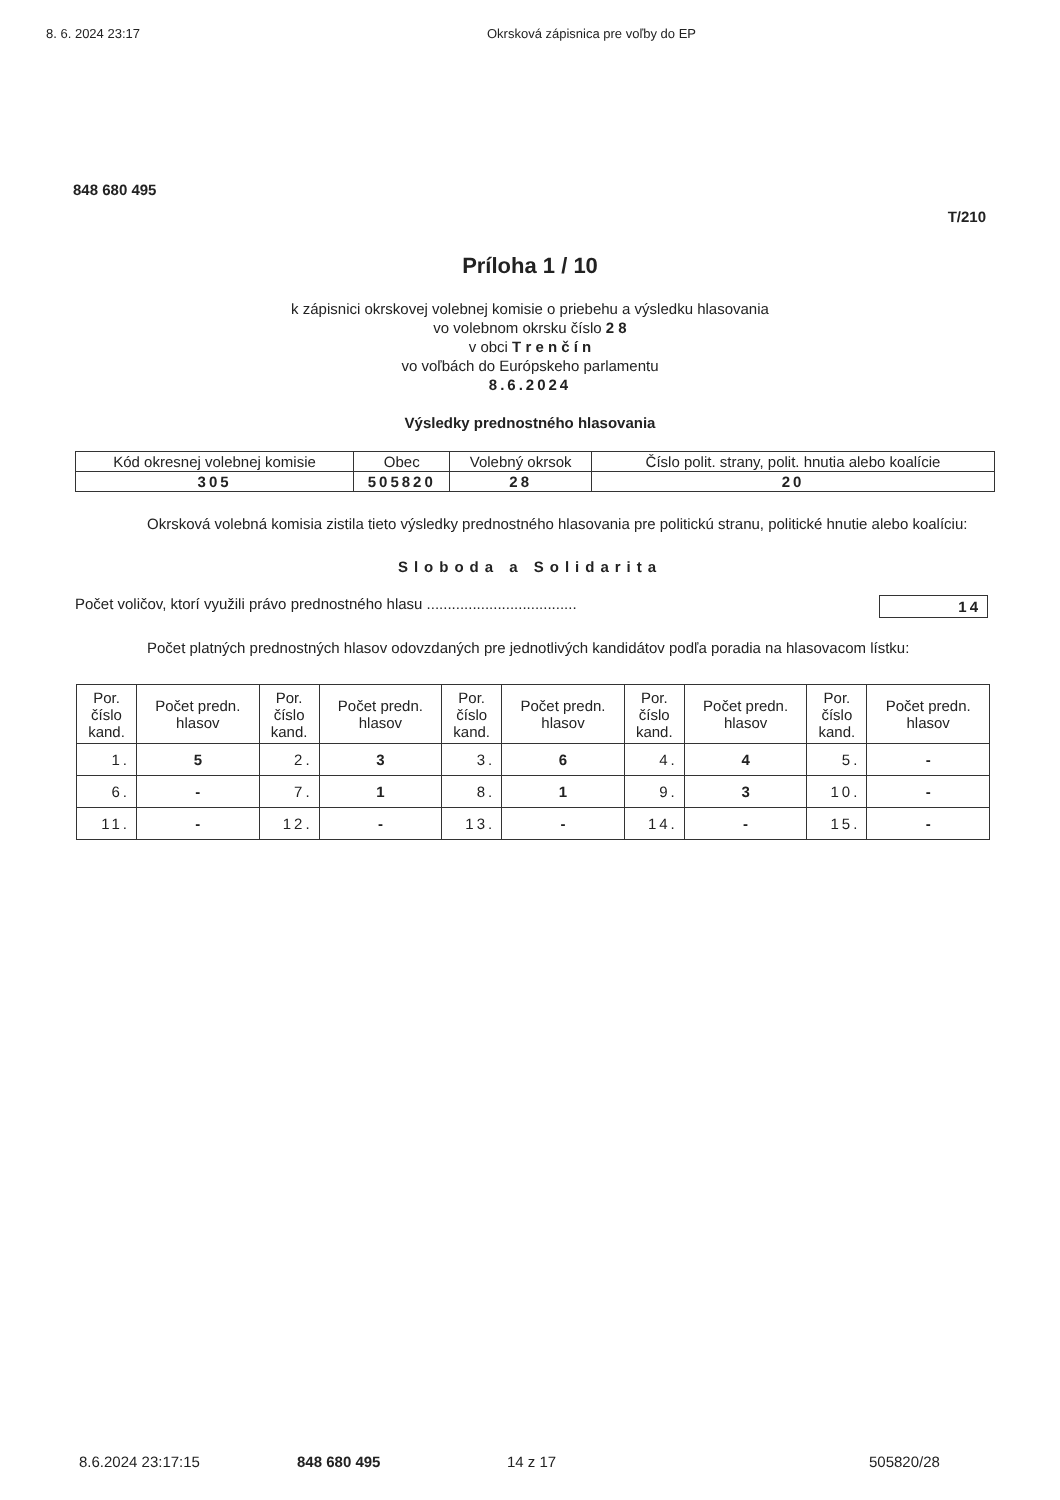8. 6. 2024 23:17 Okrsková zápisnica pre voľby do EP
848 680 495
T/210
Príloha 1 / 10
k zápisnici okrskovej volebnej komisie o priebehu a výsledku hlasovania
vo volebnom okrsku číslo 2 8
v obci T r e n č í n
vo voľbách do Európskeho parlamentu
8.6.2024
Výsledky prednostného hlasovania
| Kód okresnej volebnej komisie | Obec | Volebný okrsok | Číslo polit. strany, polit. hnutia alebo koalície |
| --- | --- | --- | --- |
| 305 | 505820 | 28 | 20 |
Okrsková volebná komisia zistila tieto výsledky prednostného hlasovania pre politickú stranu, politické hnutie alebo koalíciu:
Sloboda a Solidarita
Počet voličov, ktorí využili právo prednostného hlasu .................................... 14
Počet platných prednostných hlasov odovzdaných pre jednotlivých kandidátov podľa poradia na hlasovacom lístku:
| Por. číslo kand. | Počet predn. hlasov | Por. číslo kand. | Počet predn. hlasov | Por. číslo kand. | Počet predn. hlasov | Por. číslo kand. | Počet predn. hlasov | Por. číslo kand. | Počet predn. hlasov |
| --- | --- | --- | --- | --- | --- | --- | --- | --- | --- |
| 1. | 5 | 2. | 3 | 3. | 6 | 4. | 4 | 5. | - |
| 6. | - | 7. | 1 | 8. | 1 | 9. | 3 | 10. | - |
| 11. | - | 12. | - | 13. | - | 14. | - | 15. | - |
8.6.2024 23:17:15 848 680 495 14 z 17 505820/28